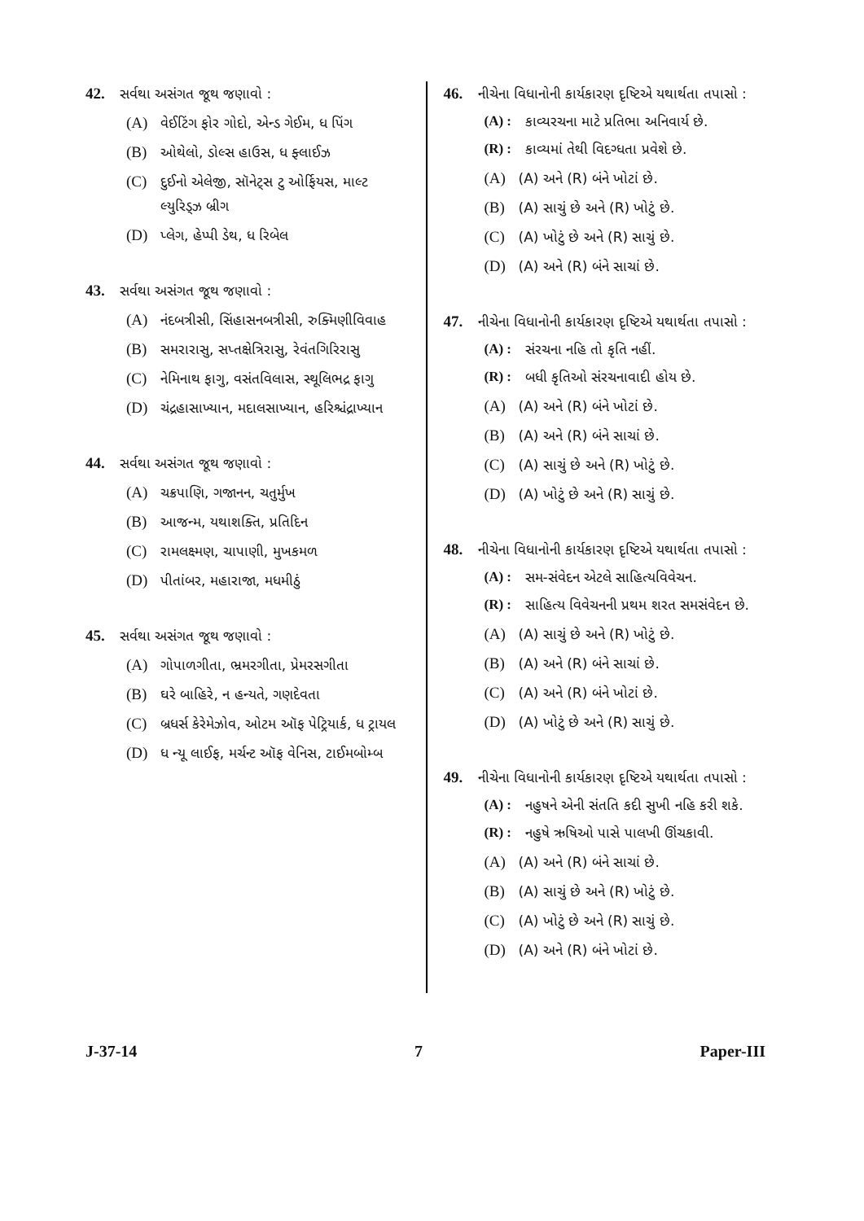42. સર્વથા અસંગત જૂથ જણાવો :
(A) વેઈટિંગ ફોર ગોદો, એન્ડ ગેઈમ, ધ પિંગ
(B) ઓથેલો, ડોલ્સ હાઉસ, ધ ફ્લાઈઝ
(C) દુઈનો એલેજી, સૉનેટ્સ ટુ ઓર્ફિયસ, માલ્ટ લ્યુરિડ્ઝ બ્રીગ
(D) પ્લેગ, હેપ્પી ડેથ, ધ રિબેલ
43. સર્વથા અસંગત જૂથ જણાવો :
(A) નંદબત્રીસી, સિંહાસનબત્રીસી, રુક્મિણીવિવાહ
(B) સમરારાસુ, સપ્તક્ષેત્રિરાસુ, રેવંતગિરિરાસુ
(C) નેમિનાથ ફાગુ, વસંતવિલાસ, સ્થૂલિભદ્ર ફાગુ
(D) ચંદ્રહાસાખ્યાન, મદાલસાખ્યાન, હરિશ્ચંદ્રાખ્યાન
44. સર્વથા અસંગત જૂથ જણાવો :
(A) ચક્રપાણિ, ગજાનન, ચતુર્મુખ
(B) આજન્મ, યથાશક્તિ, પ્રતિદિન
(C) રામલક્ષ્મણ, ચાપાણી, મુખકમળ
(D) પીતાંબર, મહારાજા, મધમીઠું
45. સર્વથા અસંગત જૂથ જણાવો :
(A) ગોપાળગીતા, ભ્રમરગીતા, પ્રેમરસગીતા
(B) ઘરે બાહિરે, ન હન્યતે, ગણદેવતા
(C) બ્રધર્સ કેરેમેઝોવ, ઓટમ ઑફ પેટ્રિયાર્ક, ધ ટ્રાયલ
(D) ધ ન્યૂ લાઈફ, મર્ચન્ટ ઑફ વેનિસ, ટાઈમબોમ્બ
46. નીચેના વિધાનોની કાર્યકારણ દૃષ્ટિએ યથાર્થતા તપાસો :
(A) : કાવ્યરચના માટે પ્રતિભા અનિવાર્ય છે.
(R) : કાવ્યમાં તેથી વિદગ્ધતા પ્રવેશે છે.
(A) (A) અને (R) બંને ખોટાં છે.
(B) (A) સાચું છે અને (R) ખોટું છે.
(C) (A) ખોટું છે અને (R) સાચું છે.
(D) (A) અને (R) બંને સાચાં છે.
47. નીચેના વિધાનોની કાર્યકારણ દૃષ્ટિએ યથાર્થતા તપાસો :
(A) : સંરચના નહિ તો કૃતિ નહીં.
(R) : બધી કૃતિઓ સંરચનાવાદી હોય છે.
(A) (A) અને (R) બંને ખોટાં છે.
(B) (A) અને (R) બંને સાચાં છે.
(C) (A) સાચું છે અને (R) ખોટું છે.
(D) (A) ખોટું છે અને (R) સાચું છે.
48. નીચેના વિધાનોની કાર્યકારણ દૃષ્ટિએ યથાર્થતા તપાસો :
(A) : સમ-સંવેદન એટલે સાહિત્યવિવેચન.
(R) : સાહિત્ય વિવેચનની પ્રથમ શરત સમસંવેદન છે.
(A) (A) સાચું છે અને (R) ખોટું છે.
(B) (A) અને (R) બંને સાચાં છે.
(C) (A) અને (R) બંને ખોટાં છે.
(D) (A) ખોટું છે અને (R) સાચું છે.
49. નીચેના વિધાનોની કાર્યકારણ દૃષ્ટિએ યથાર્થતા તપાસો :
(A) : નહુષને એની સંતતિ કદી સુખી નહિ કરી શકે.
(R) : નહુષે ઋષિઓ પાસે પાલખી ઊંચકાવી.
(A) (A) અને (R) બંને સાચાં છે.
(B) (A) સાચું છે અને (R) ખોટું છે.
(C) (A) ખોટું છે અને (R) સાચું છે.
(D) (A) અને (R) બંને ખોટાં છે.
J-37-14 7 Paper-III